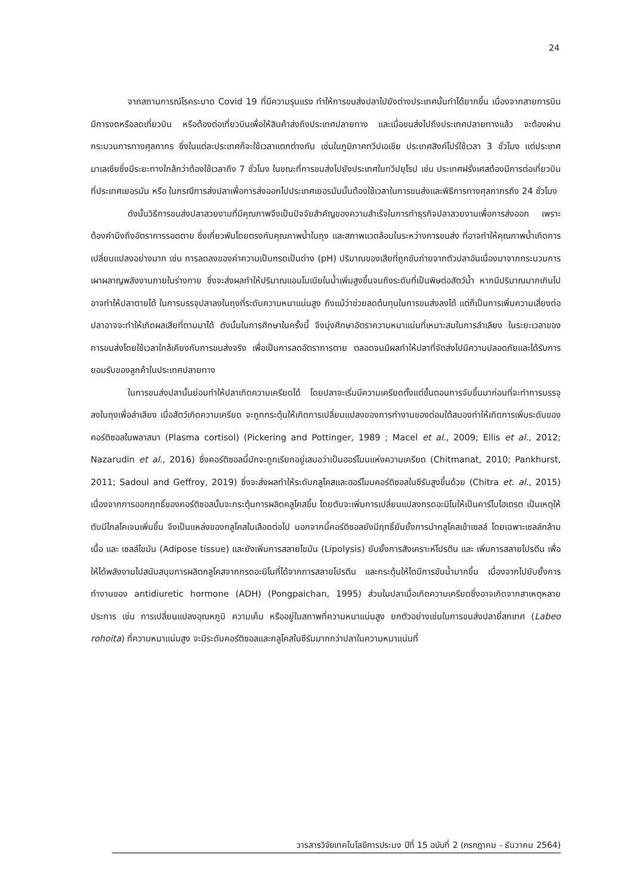24
จากสถานการณ์โรคระบาด Covid 19 ที่มีความรุนแรง ทำให้การขนส่งปลาไปยังต่างประเทศนั้นทำได้ยากขึ้น เนื่องจากสายการบินมีการงดหรือลดเที่ยวบิน หรือต้องต่อเที่ยวบินเพื่อให้สินค้าส่งถึงประเทศปลายทาง และเมื่อขนส่งไปถึงประเทศปลายทางแล้ว จะต้องผ่านกระบวนการทางศุลกากร ซึ่งในแต่ละประเทศก็จะใช้เวลาแตกต่างกัน เช่นในภูมิภาคทวีปเอเชีย ประเทศสิงค์โปร์ใช้เวลา 3 ชั่วโมง แต่ประเทศมาเลเซียซึ่งมีระยะทางใกล้กว่าต้องใช้เวลาถึง 7 ชั่วโมง ในขณะที่การขนส่งไปยังประเทศในทวีปยุโรป เช่น ประเทศฝรั่งเศสต้องมีการต่อเที่ยวบินที่ประเทศเยอรมัน หรือ ในกรณีการส่งปลาเพื่อการส่งออกไปประเทศเยอรมันนั้นต้องใช้เวลาในการขนส่งและพิธีการทางศุลกากรถึง 24 ชั่วโมง
ดังนั้นวิธีการขนส่งปลาสวยงามที่มีคุณภาพจึงเป็นปัจจัยสำคัญของความสำเร็จในการทำธุรกิจปลาสวยงามเพื่อการส่งออก เพราะต้องคำนึงถึงอัตราการรอดตาย ซึ่งเกี่ยวพันโดยตรงกับคุณภาพน้ำในถุง และสภาพแวดล้อมในระหว่างการขนส่ง ที่อาจทำให้คุณภาพน้ำเกิดการเปลี่ยนแปลงอย่างมาก เช่น การลดลงของค่าความเป็นกรดเป็นด่าง (pH) ปริมาณของเสียที่ถูกขับถ่ายจากตัวปลาอันเนื่องมาจากกระบวนการเผาผลาญพลังงานภายในร่างกาย ซึ่งจะส่งผลทำให้ปริมาณแอมโมเนียในน้ำเพิ่มสูงขึ้นจนถึงระดับที่เป็นพิษต่อสัตว์น้ำ หากมีปริมาณมากเกินไปอาจทำให้ปลาตายได้ ในการบรรจุปลาลงในถุงที่ระดับความหนาแน่นสูง ถึงแม้ว่าช่วยลดต้นทุนในการขนส่งลงได้ แต่ก็เป็นการเพิ่มความเสี่ยงต่อปลาอาจจะทำให้เกิดผลเสียที่ตามมาได้ ดังนั้นในการศึกษาในครั้งนี้ จึงมุ่งศึกษาอัตราความหนาแน่นที่เหมาะสมในการลำเลียง ในระยะเวลาของการขนส่งโดยใช้เวลาใกล้เคียงกับการขนส่งจริง เพื่อเป็นการลดอัตราการตาย ตลอดจนมีผลทำให้ปลาที่จัดส่งไปมีความปลอดภัยและได้รับการยอมรับของลูกค้าในประเทศปลายทาง
ในการขนส่งปลานั้นย่อมทำให้ปลาเกิดความเครียดได้ โดยปลาจะเริ่มมีความเครียดตั้งแต่ขั้นตอนการจับขึ้นมาก่อนที่จะทำการบรรจุลงในถุงเพื่อลำเลียง เมื่อสัตว์เกิดความเครียด จะถูกกระตุ้นให้เกิดการเปลี่ยนแปลงของการทำงานของต่อมใต้สมองทำให้เกิดการเพิ่มระดับของคอร์ติซอลในพลาสมา (Plasma cortisol) (Pickering and Pottinger, 1989 ; Macel et al., 2009; Ellis et al., 2012; Nazarudin et al., 2016) ซึ่งคอร์ติซอลนี้มักจะถูกเรียกอยู่เสมอว่าเป็นฮอร์โมนแห่งความเครียด (Chitmanat, 2010; Pankhurst, 2011; Sadoul and Geffroy, 2019) ซึ่งจะส่งผลทำให้ระดับกลูโคสและฮอร์โมนคอร์ติซอลในซีรัมสูงขึ้นด้วย (Chitra et. al., 2015) เนื่องจากการออกฤทธิ์ของคอร์ติซอลนั้นจะกระตุ้นการผลิตคลูโคสขึ้น โดยตับจะเพิ่มการเปลี่ยนแปลงกรดอะมิโนให้เป็นคาร์โบไฮเดรต เป็นเหตุให้ตับมีไกลโคเจนเพิ่มขึ้น จึงเป็นแหล่งของกลูโคสในเลือดต่อไป นอกจากนี้คอร์ติซอลยังมีฤทธิ์ยับยั้งการนำกลูโคสเข้าเซลล์ โดยเฉพาะเซลล์กล้ามเนื้อ และ เซลล์ไขมัน (Adipose tissue) และยังเพิ่มการสลายไขมัน (Lipolysis) ยับยั้งการสังเคราะห์โปรตีน และ เพิ่มการสลายโปรตีน เพื่อให้ได้พลังงานไปสนับสนุนการผลิตกลูโคสจากกรดอะมิโนที่ได้จากการสลายโปรตีน และกระตุ้นให้ไตมีการขับน้ำมากขึ้น เนื่องจากไปยับยั้งการทำงานของ antidiuretic hormone (ADH) (Pongpaichan, 1995) ส่วนในปลาเมื่อเกิดความเครียดซึ่งอาจเกิดจากสาเหตุหลายประการ เช่น การเปลี่ยนแปลงอุณหภูมิ ความเค็ม หรืออยู่ในสภาพที่ความหนาแน่นสูง ยกตัวอย่างเช่นในการขนส่งปลายี่สกเทศ (Labeo rohoita) ที่ความหนาแน่นสูง จะมีระดับคอร์ติซอลและกลูโคสในซีรัมมากกว่าปลาในความหนาแน่นที่
วารสารวิจัยเทคโนโลยีการประมง ปีที่ 15 ฉบับที่ 2 (กรกฎาคม - ธันวาคม 2564)